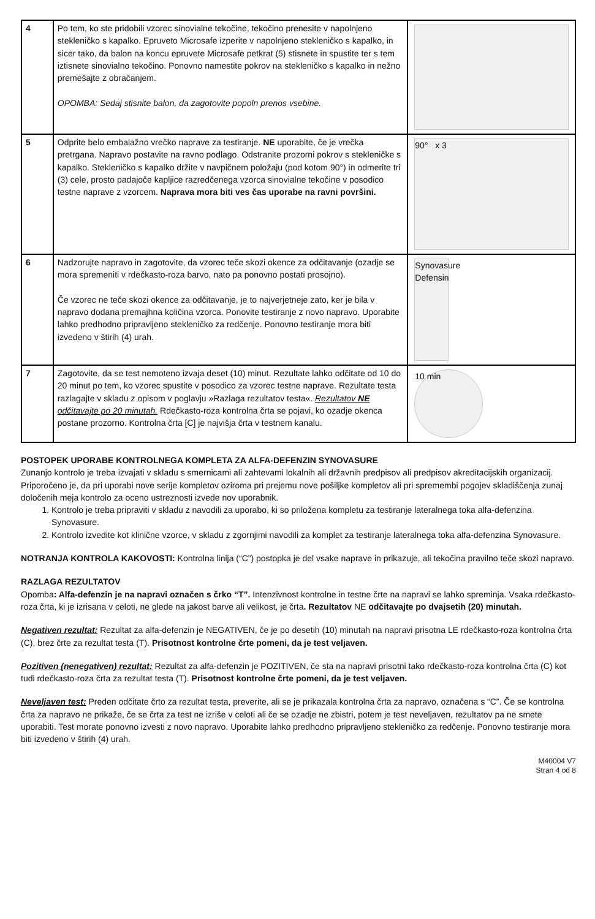| 4 | Po tem, ko ste pridobili vzorec sinovialne tekočine, tekočino prenesite v napolnjeno stekleničko s kapalko. Epruveto Microsafe izperite v napolnjeno stekleničko s kapalko, in sicer tako, da balon na koncu epruvete Microsafe petkrat (5) stisnete in spustite ter s tem iztisnete sinovialno tekočino. Ponovno namestite pokrov na stekleničko s kapalko in nežno premešajte z obračanjem. OPOMBA: Sedaj stisnite balon, da zagotovite popoln prenos vsebine. | |
| 5 | Odprite belo embalažno vrečko naprave za testiranje. NE uporabite, če je vrečka pretrgana. Napravo postavite na ravno podlago. Odstranite prozorni pokrov s stekleničke s kapalko. Stekleničko s kapalko držite v navpičnem položaju (pod kotom 90°) in odmerite tri (3) cele, prosto padajoče kapljice razredčenega vzorca sinovialne tekočine v posodico testne naprave z vzorcem. Naprava mora biti ves čas uporabe na ravni površini. | 90° x 3 |
| 6 | Nadzorujte napravo in zagotovite, da vzorec teče skozi okence za odčitavanje (ozadje se mora spremeniti v rdečkasto-roza barvo, nato pa ponovno postati prosojno). Če vzorec ne teče skozi okence za odčitavanje, je to najverjetneje zato, ker je bila v napravo dodana premajhna količina vzorca. Ponovite testiranje z novo napravo. Uporabite lahko predhodno pripravljeno stekleničko za redčenje. Ponovno testiranje mora biti izvedeno v štirih (4) urah. | Synovasure Defensin |
| 7 | Zagotovite, da se test nemoteno izvaja deset (10) minut. Rezultate lahko odčitate od 10 do 20 minut po tem, ko vzorec spustite v posodico za vzorec testne naprave. Rezultate testa razlagajte v skladu z opisom v poglavju »Razlaga rezultatov testa«. Rezultatov NE odčitavajte po 20 minutah. Rdečkasto-roza kontrolna črta se pojavi, ko ozadje okenca postane prozorno. Kontrolna črta [C] je najvišja črta v testnem kanalu. | 10 min |
POSTOPEK UPORABE KONTROLNEGA KOMPLETA ZA ALFA-DEFENZIN SYNOVASURE
Zunanjo kontrolo je treba izvajati v skladu s smernicami ali zahtevami lokalnih ali državnih predpisov ali predpisov akreditacijskih organizacij. Priporočeno je, da pri uporabi nove serije kompletov oziroma pri prejemu nove pošiljke kompletov ali pri spremembi pogojev skladiščenja zunaj določenih meja kontrolo za oceno ustreznosti izvede nov uporabnik.
1. Kontrolo je treba pripraviti v skladu z navodili za uporabo, ki so priložena kompletu za testiranje lateralnega toka alfa-defenzina Synovasure.
2. Kontrolo izvedite kot klinične vzorce, v skladu z zgornjimi navodili za komplet za testiranje lateralnega toka alfa-defenzina Synovasure.
NOTRANJA KONTROLA KAKOVOSTI: Kontrolna linija (“C”) postopka je del vsake naprave in prikazuje, ali tekočina pravilno teče skozi napravo.
RAZLAGA REZULTATOV
Opomba: Alfa-defenzin je na napravi označen s črko “T”. Intenzivnost kontrolne in testne črte na napravi se lahko spreminja. Vsaka rdečkasto-roza črta, ki je izrisana v celoti, ne glede na jakost barve ali velikost, je črta. Rezultatov NE odčitavajte po dvajsetih (20) minutah.
Negativen rezultat: Rezultat za alfa-defenzin je NEGATIVEN, če je po desetih (10) minutah na napravi prisotna LE rdečkasto-roza kontrolna črta (C), brez črte za rezultat testa (T). Prisotnost kontrolne črte pomeni, da je test veljaven.
Pozitiven (nenegativen) rezultat: Rezultat za alfa-defenzin je POZITIVEN, če sta na napravi prisotni tako rdečkasto-roza kontrolna črta (C) kot tudi rdečkasto-roza črta za rezultat testa (T). Prisotnost kontrolne črte pomeni, da je test veljaven.
Neveljaven test: Preden odčitate črto za rezultat testa, preverite, ali se je prikazala kontrolna črta za napravo, označena s “C”. Če se kontrolna črta za napravo ne prikaže, če se črta za test ne izriše v celoti ali če se ozadje ne zbistri, potem je test neveljaven, rezultatov pa ne smete uporabiti. Test morate ponovno izvesti z novo napravo. Uporabite lahko predhodno pripravljeno stekleničko za redčenje. Ponovno testiranje mora biti izvedeno v štirih (4) urah.
M40004 V7
Stran 4 od 8